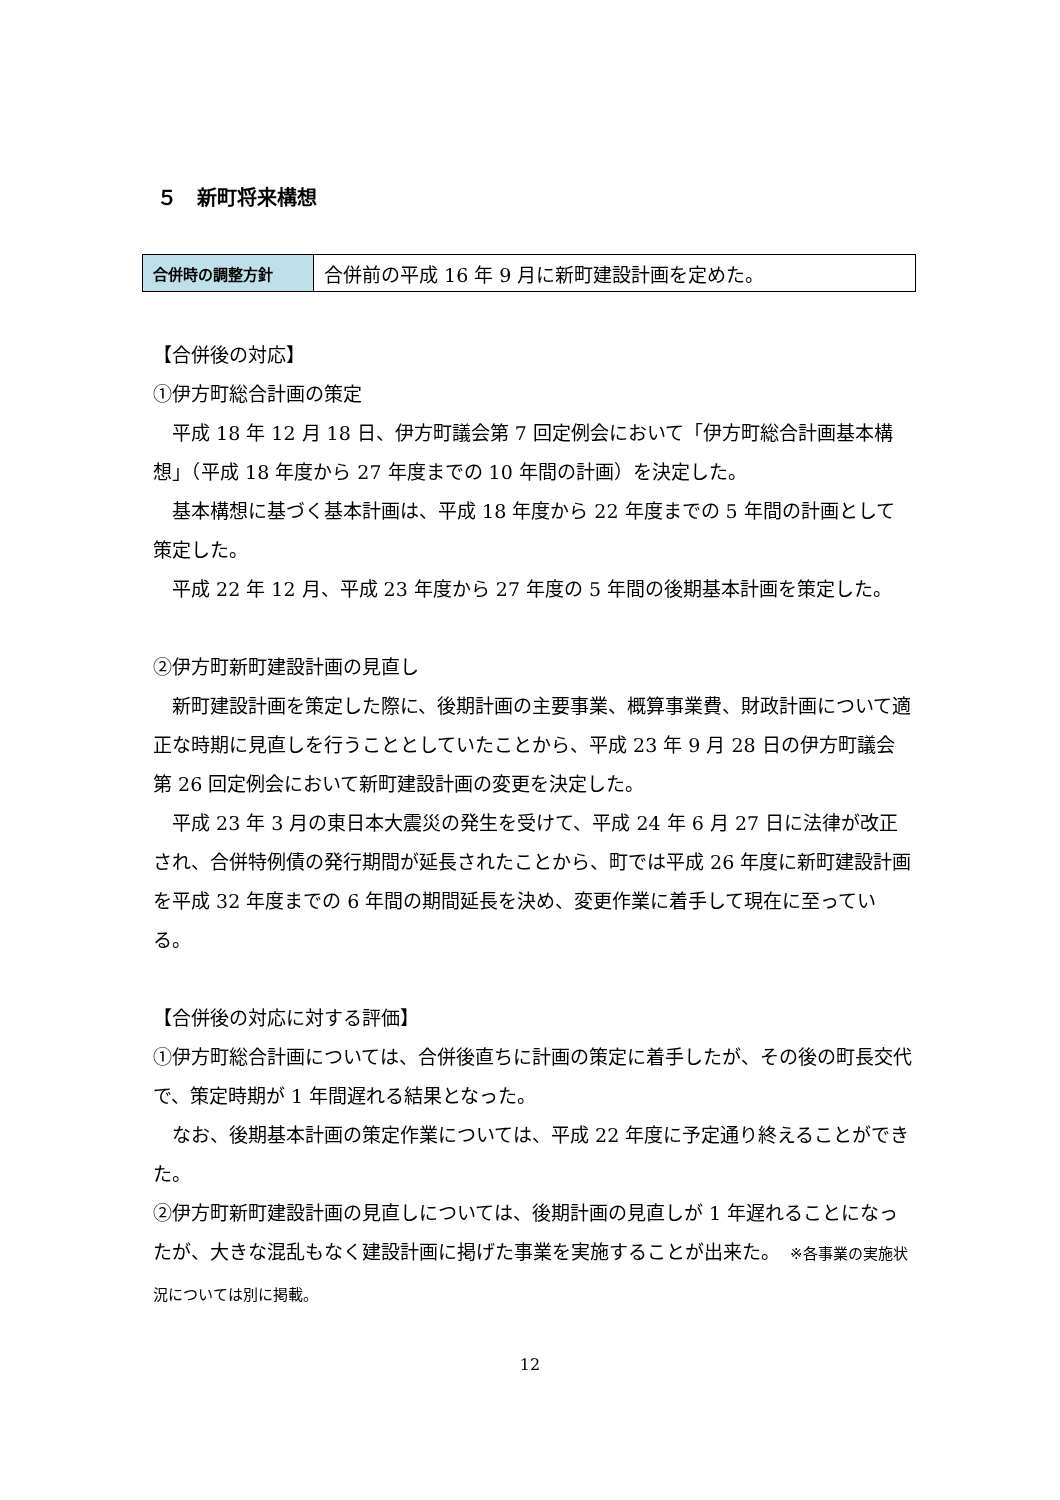５　新町将来構想
| 合併時の調整方針 | 合併前の平成 16 年 9 月に新町建設計画を定めた。 |
【合併後の対応】
①伊方町総合計画の策定
平成 18 年 12 月 18 日、伊方町議会第 7 回定例会において「伊方町総合計画基本構想」（平成 18 年度から 27 年度までの 10 年間の計画）を決定した。
基本構想に基づく基本計画は、平成 18 年度から 22 年度までの 5 年間の計画として策定した。
平成 22 年 12 月、平成 23 年度から 27 年度の 5 年間の後期基本計画を策定した。
②伊方町新町建設計画の見直し
新町建設計画を策定した際に、後期計画の主要事業、概算事業費、財政計画について適正な時期に見直しを行うこととしていたことから、平成 23 年 9 月 28 日の伊方町議会第 26 回定例会において新町建設計画の変更を決定した。
平成 23 年 3 月の東日本大震災の発生を受けて、平成 24 年 6 月 27 日に法律が改正され、合併特例債の発行期間が延長されたことから、町では平成 26 年度に新町建設計画を平成 32 年度までの 6 年間の期間延長を決め、変更作業に着手して現在に至っている。
【合併後の対応に対する評価】
①伊方町総合計画については、合併後直ちに計画の策定に着手したが、その後の町長交代で、策定時期が 1 年間遅れる結果となった。
なお、後期基本計画の策定作業については、平成 22 年度に予定通り終えることができた。
②伊方町新町建設計画の見直しについては、後期計画の見直しが 1 年遅れることになったが、大きな混乱もなく建設計画に掲げた事業を実施することが出来た。　※各事業の実施状況については別に掲載。
12